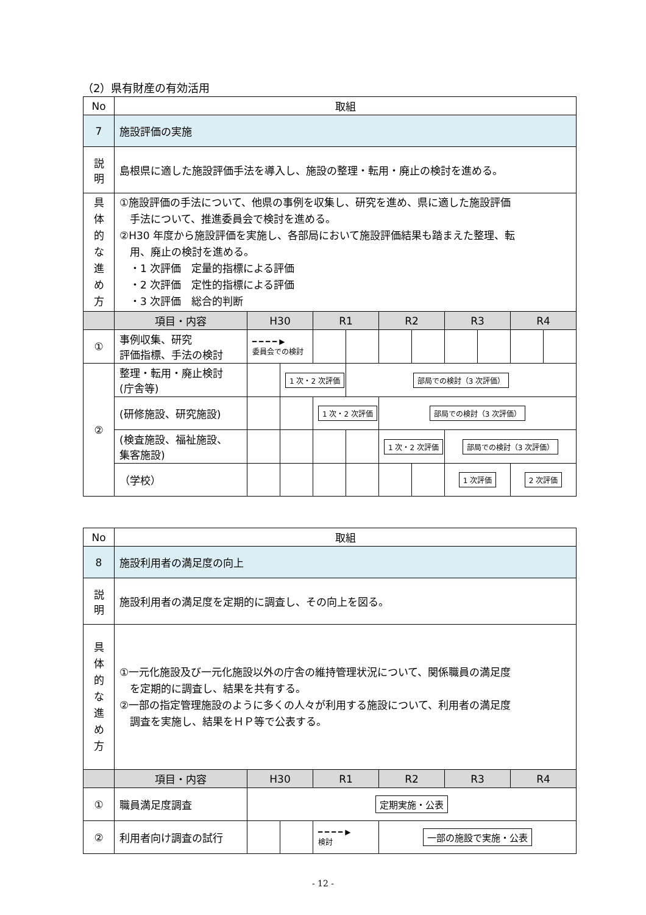（2）県有財産の有効活用
| No | 取組 | | | | | | | | | | |
| 7 | 施設評価の実施 | | | | | | | | | | |
| 説 明 | 島根県に適した施設評価手法を導入し、施設の整理・転用・廃止の検討を進める。 | | | | | | | | | | |
| 具 体 的 な 進 め 方 | ①施設評価の手法について、他県の事例を収集し、研究を進め、県に適した施設評価 手法について、推進委員会で検討を進める。 ②H30 年度から施設評価を実施し、各部局において施設評価結果も踏まえた整理、転 用、廃止の検討を進める。 ・1 次評価 定量的指標による評価 ・2 次評価 定性的指標による評価 ・3 次評価 総合的判断 | | | | | | | | | | |
| | 項目・内容 | H30 | | R1 | | R2 | | R3 | | R4 | |
| ① | 事例収集、研究 評価指標、手法の検討 | ━ ━ ━ ━ ▶ 委員会での検討 | | | | | | | | | |
| ② | 整理・転用・廃止検討 (庁舎等) | | 1 次・2 次評価 | | 部局での検討（3 次評価） | | | | | | |
| | (研修施設、研究施設) | | | 1 次・2 次評価 | | 部局での検討（3 次評価） | | | | | |
| | (検査施設、福祉施設、 集客施設) | | | | | 1 次・2 次評価 | | 部局での検討（3 次評価） | | | |
| | （学校） | | | | | | | 1 次評価 | | 2 次評価 | |
| No | 取組 | | | | | | |
| 8 | 施設利用者の満足度の向上 | | | | | | |
| 説 明 | 施設利用者の満足度を定期的に調査し、その向上を図る。 | | | | | | |
| 具 体 的 な 進 め 方 | ①一元化施設及び一元化施設以外の庁舎の維持管理状況について、関係職員の満足度 を定期的に調査し、結果を共有する。 ②一部の指定管理施設のように多くの人々が利用する施設について、利用者の満足度 調査を実施し、結果をＨＰ等で公表する。 | | | | | | |
| | 項目・内容 | H30 | | R1 | R2 | R3 | R4 |
| ① | 職員満足度調査 | 定期実施・公表 | | | | | |
| ② | 利用者向け調査の試行 | | | ━ ━ ━ ━ ▶ 検討 | 一部の施設で実施・公表 | | |
- 12 -